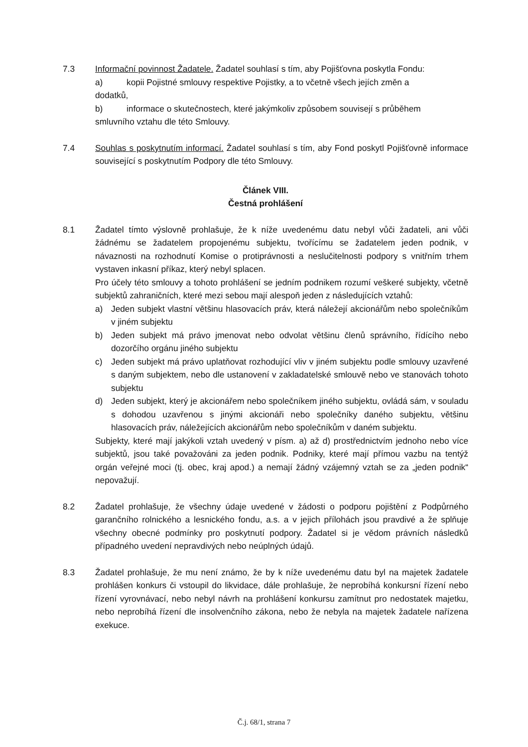7.3 Informační povinnost Žadatele. Žadatel souhlasí s tím, aby Pojišťovna poskytla Fondu:
a) kopii Pojistné smlouvy respektive Pojistky, a to včetně všech jejích změn a
dodatků,
b) informace o skutečnostech, které jakýmkoliv způsobem souvisejí s průběhem
smluvního vztahu dle této Smlouvy.
7.4 Souhlas s poskytnutím informací. Žadatel souhlasí s tím, aby Fond poskytl Pojišťovně informace související s poskytnutím Podpory dle této Smlouvy.
Článek VIII.
Čestná prohlášení
8.1 Žadatel tímto výslovně prohlašuje, že k níže uvedenému datu nebyl vůči žadateli, ani vůči žádnému se žadatelem propojenému subjektu, tvořícímu se žadatelem jeden podnik, v návaznosti na rozhodnutí Komise o protiprávnosti a neslučitelnosti podpory s vnitřním trhem vystaven inkasní příkaz, který nebyl splacen.
Pro účely této smlouvy a tohoto prohlášení se jedním podnikem rozumí veškeré subjekty, včetně subjektů zahraničních, které mezi sebou mají alespoň jeden z následujících vztahů:
a) Jeden subjekt vlastní většinu hlasovacích práv, která náležejí akcionářům nebo společníkům v jiném subjektu
b) Jeden subjekt má právo jmenovat nebo odvolat většinu členů správního, řídícího nebo dozorčího orgánu jiného subjektu
c) Jeden subjekt má právo uplatňovat rozhodující vliv v jiném subjektu podle smlouvy uzavřené s daným subjektem, nebo dle ustanovení v zakladatelské smlouvě nebo ve stanovách tohoto subjektu
d) Jeden subjekt, který je akcionářem nebo společníkem jiného subjektu, ovládá sám, v souladu s dohodou uzavřenou s jinými akcionáři nebo společníky daného subjektu, většinu hlasovacích práv, náležejících akcionářům nebo společníkům v daném subjektu.
Subjekty, které mají jakýkoli vztah uvedený v písm. a) až d) prostřednictvím jednoho nebo více subjektů, jsou také považováni za jeden podnik. Podniky, které mají přímou vazbu na tentýž orgán veřejné moci (tj. obec, kraj apod.) a nemají žádný vzájemný vztah se za „jeden podnik“ nepovažují.
8.2 Žadatel prohlašuje, že všechny údaje uvedené v žádosti o podporu pojištění z Podpůrného garančního rolnického a lesnického fondu, a.s. a v jejich přílohách jsou pravdivé a že splňuje všechny obecné podmínky pro poskytnutí podpory. Žadatel si je vědom právních následků případného uvedení nepravdivých nebo neúplných údajů.
8.3 Žadatel prohlašuje, že mu není známo, že by k níže uvedenému datu byl na majetek žadatele prohlášen konkurs či vstoupil do likvidace, dále prohlašuje, že neprobíhá konkursní řízení nebo řízení vyrovnávací, nebo nebyl návrh na prohlášení konkursu zamítnut pro nedostatek majetku, nebo neprobíhá řízení dle insolvenčního zákona, nebo že nebyla na majetek žadatele nařízena exekuce.
Č.j. 68/1, strana 7